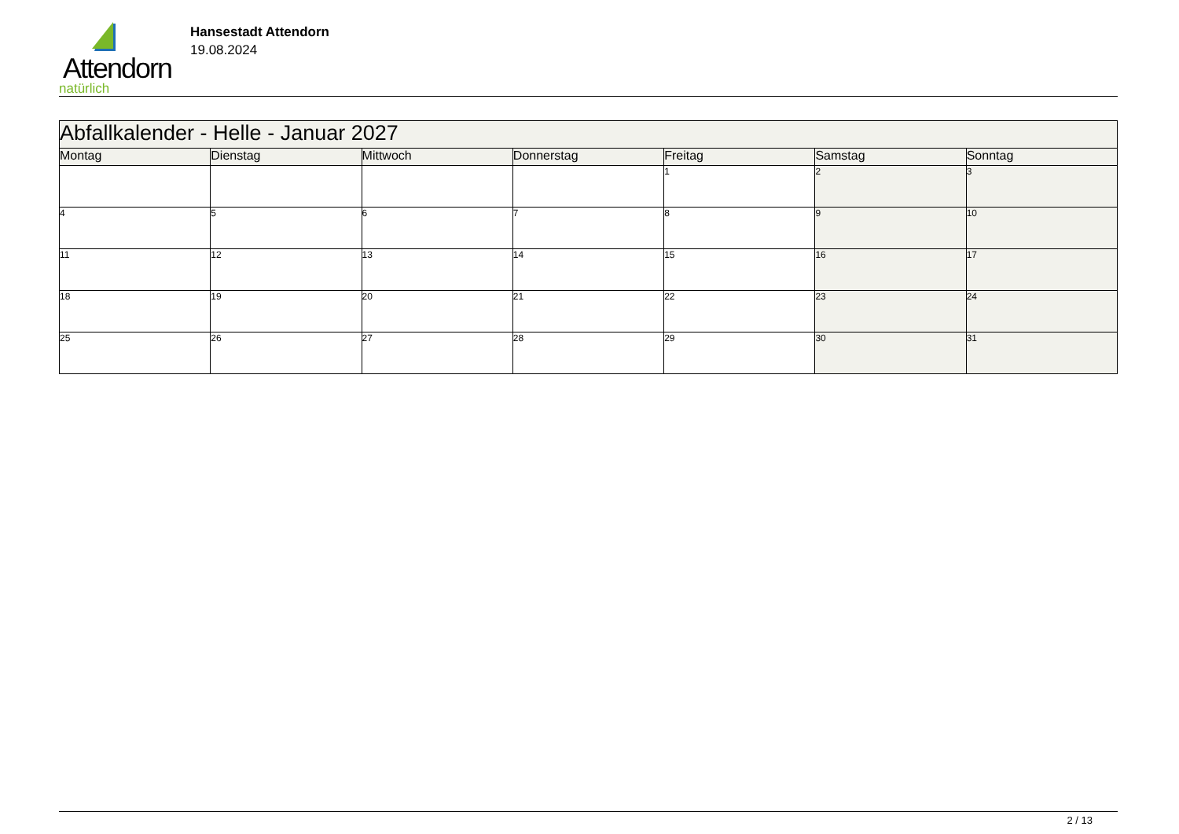Attendorn
natürlich
Hansestadt Attendorn
19.08.2024
| Abfallkalender - Helle - Januar 2027 | | | | | | |
| Montag | Dienstag | Mittwoch | Donnerstag | Freitag | Samstag | Sonntag |
| | | | | 1 | 2 | 3 |
| 4 | 5 | 6 | 7 | 8 | 9 | 10 |
| 11 | 12 | 13 | 14 | 15 | 16 | 17 |
| 18 | 19 | 20 | 21 | 22 | 23 | 24 |
| 25 | 26 | 27 | 28 | 29 | 30 | 31 |
2 / 13